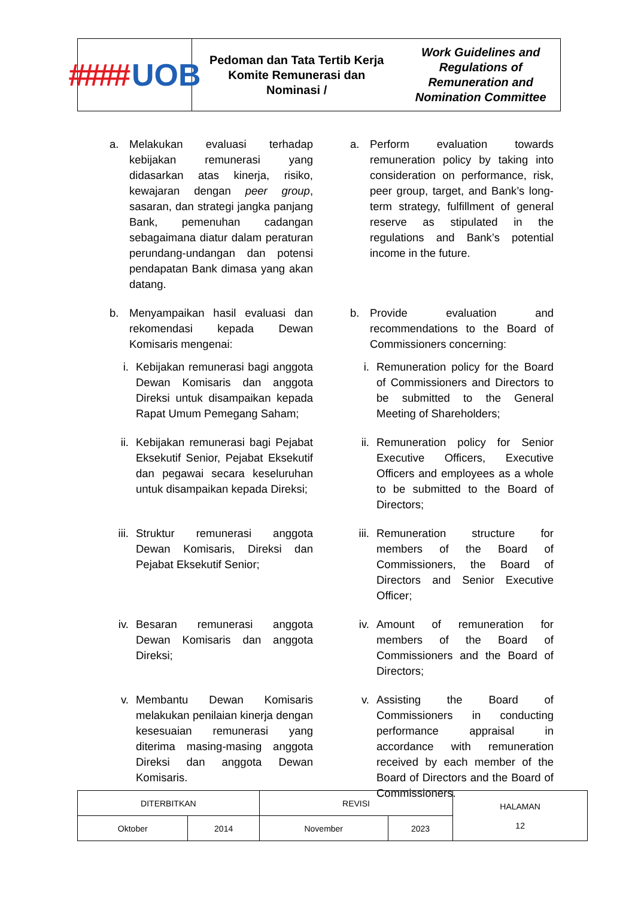#### UOB
Pedoman dan Tata Tertib Kerja Komite Remunerasi dan
Nominasi / Work Guidelines and Regulations of
Remuneration and Nomination Committee
a. Melakukan evaluasi terhadap kebijakan remunerasi yang didasarkan atas kinerja, risiko, kewajaran dengan peer group, sasaran, dan strategi jangka panjang Bank, pemenuhan cadangan sebagaimana diatur dalam peraturan perundang-undangan dan potensi pendapatan Bank dimasa yang akan datang.
a. Perform evaluation towards remuneration policy by taking into consideration on performance, risk, peer group, target, and Bank’s long-term strategy, fulfillment of general reserve as stipulated in the regulations and Bank’s potential income in the future.
b. Menyampaikan hasil evaluasi dan rekomendasi kepada Dewan Komisaris mengenai:
b. Provide evaluation and recommendations to the Board of Commissioners concerning:
i. Kebijakan remunerasi bagi anggota Dewan Komisaris dan anggota Direksi untuk disampaikan kepada Rapat Umum Pemegang Saham;
i. Remuneration policy for the Board of Commissioners and Directors to be submitted to the General Meeting of Shareholders;
ii.
Kebijakan remunerasi bagi Pejabat Eksekutif Senior, Pejabat Eksekutif dan pegawai secara keseluruhan untuk disampaikan kepada Direksi;
ii.
Remuneration policy for Senior Executive Officers, Executive Officers and employees as a whole to be submitted to the Board of Directors;
iii.
Struktur remunerasi anggota Dewan Komisaris, Direksi dan Pejabat Eksekutif Senior;
iii.
Remuneration structure for members of the Board of Commissioners, the Board of Directors and Senior Executive Officer;
iv.
Besaran remunerasi anggota Dewan Komisaris dan anggota Direksi;
iv.
Amount of remuneration for members of the Board of Commissioners and the Board of Directors;
v. Membantu Dewan Komisaris melakukan penilaian kinerja dengan kesesuaian remunerasi yang diterima masing-masing anggota Direksi dan anggota Dewan Komisaris.
v. Assisting the Board of Commissioners in conducting performance appraisal in accordance with remuneration received by each member of the Board of Directors and the Board of Commissioners.
| DITERBITKAN | | REVISI | | HALAMAN 12 |
| Oktober | 2014 | November | 2023 | |